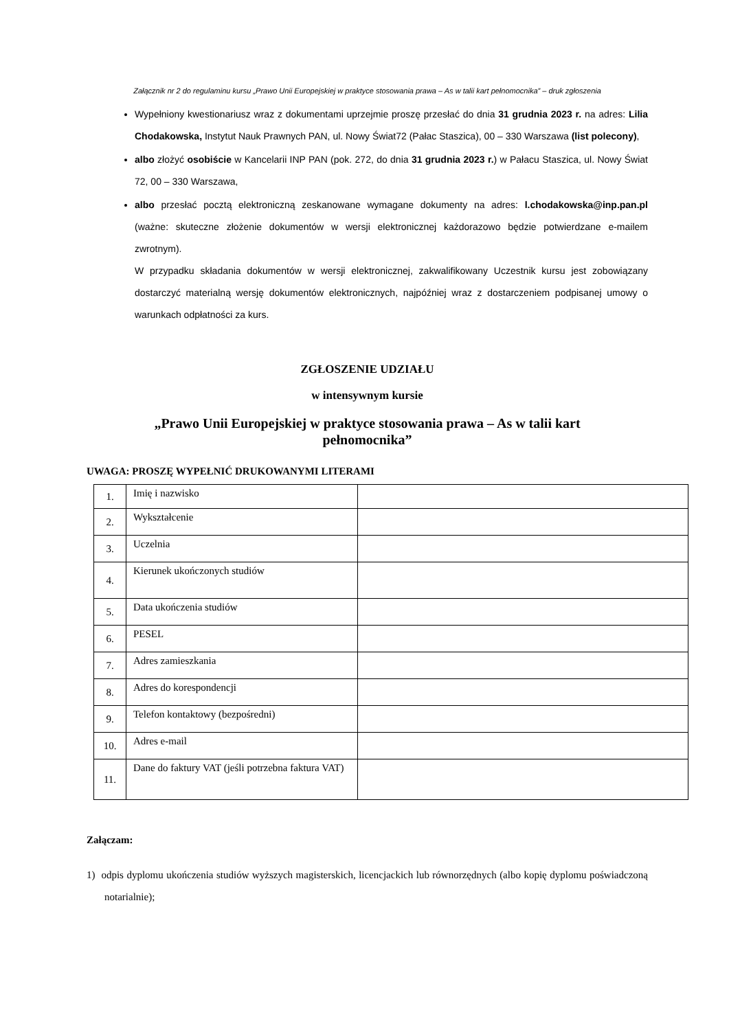Załącznik nr 2 do regulaminu kursu „Prawo Unii Europejskiej w praktyce stosowania prawa – As w talii kart pełnomocnika” – druk zgłoszenia
Wypełniony kwestionariusz wraz z dokumentami uprzejmie proszę przesłać do dnia 31 grudnia 2023 r. na adres: Lilia Chodakowska, Instytut Nauk Prawnych PAN, ul. Nowy Świat72 (Pałac Staszica), 00 – 330 Warszawa (list polecony),
albo złożyć osobiście w Kancelarii INP PAN (pok. 272, do dnia 31 grudnia 2023 r.) w Pałacu Staszica, ul. Nowy Świat 72, 00 – 330 Warszawa,
albo przesłać pocztą elektroniczną zeskanowane wymagane dokumenty na adres: l.chodakowska@inp.pan.pl (ważne: skuteczne złożenie dokumentów w wersji elektronicznej każdorazowo będzie potwierdzane e-mailem zwrotnym).
W przypadku składania dokumentów w wersji elektronicznej, zakwalifikowany Uczestnik kursu jest zobowiązany dostarczyć materialną wersję dokumentów elektronicznych, najpóźniej wraz z dostarczeniem podpisanej umowy o warunkach odpłatności za kurs.
ZGŁOSZENIE UDZIAŁU
w intensywnym kursie
„Prawo Unii Europejskiej w praktyce stosowania prawa – As w talii kart pełnomocnika”
UWAGA: PROSZĘ WYPEŁNIĆ DRUKOWANYMI LITERAMI
| 1. | Imię i nazwisko | |
| 2. | Wykształcenie | |
| 3. | Uczelnia | |
| 4. | Kierunek ukończonych studiów | |
| 5. | Data ukończenia studiów | |
| 6. | PESEL | |
| 7. | Adres zamieszkania | |
| 8. | Adres do korespondencji | |
| 9. | Telefon kontaktowy (bezpośredni) | |
| 10. | Adres e-mail | |
| 11. | Dane do faktury VAT (jeśli potrzebna faktura VAT) | |
Załączam:
1) odpis dyplomu ukończenia studiów wyższych magisterskich, licencjackich lub równorzędnych (albo kopię dyplomu poświadczoną notarialnie);